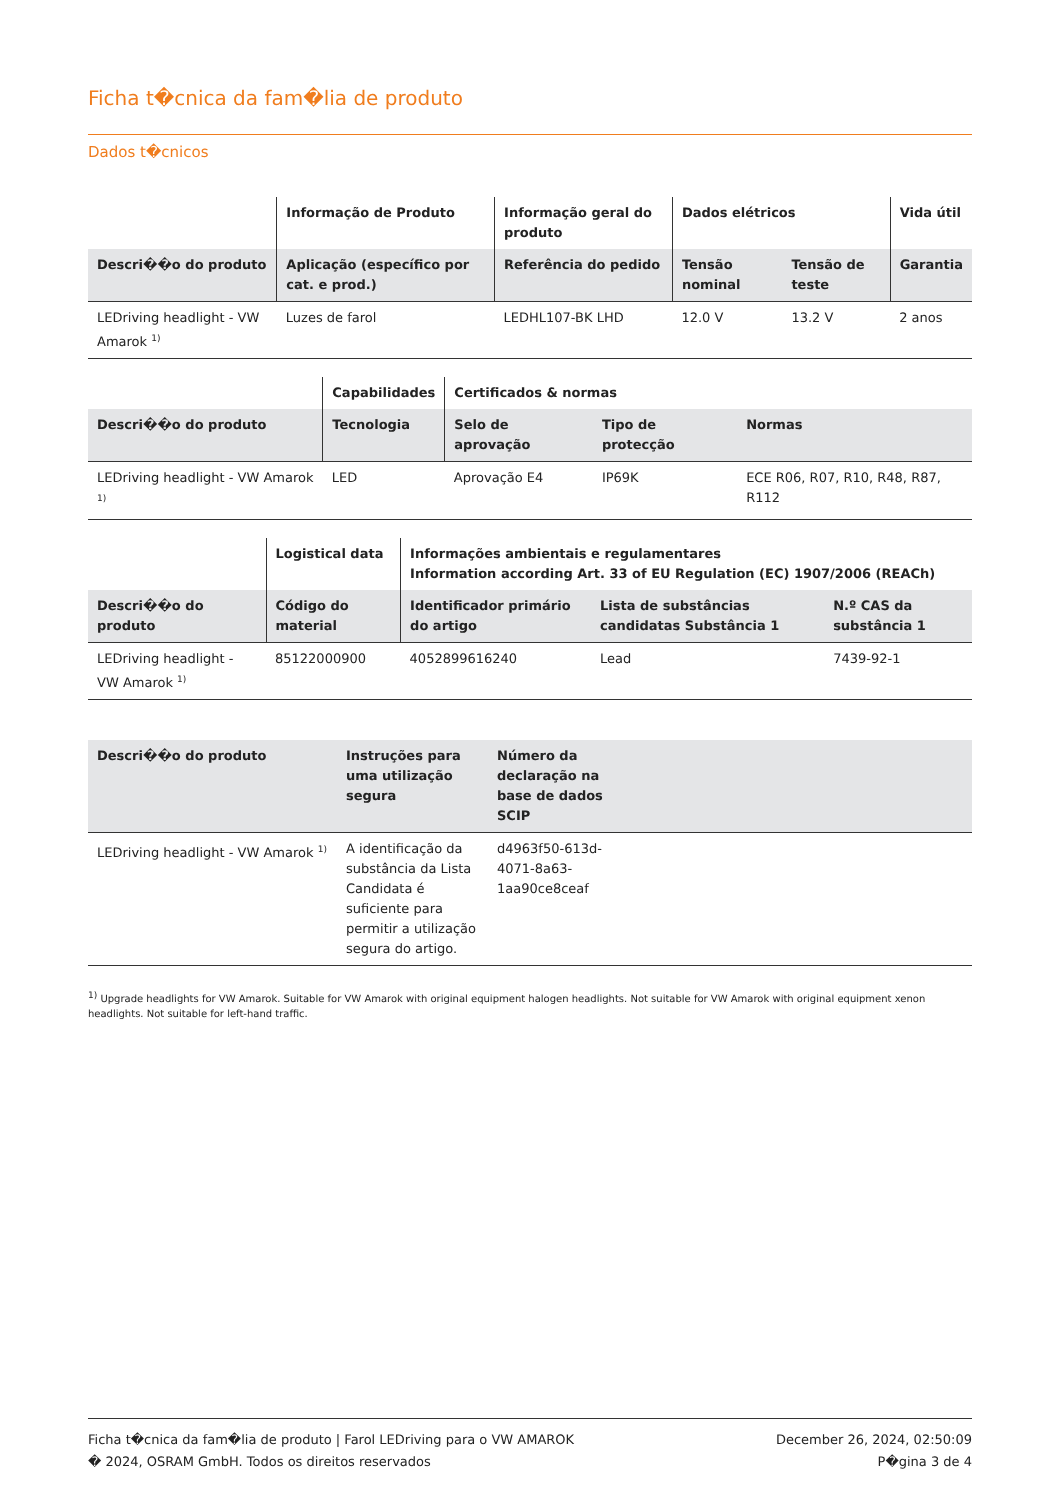Ficha t�cnica da fam�lia de produto
Dados t�cnicos
| | Informação de Produto | Informação geral do produto | Dados elétricos | | Vida útil |
| --- | --- | --- | --- | --- | --- |
| Descri��o do produto | Aplicação (específico por cat. e prod.) | Referência do pedido | Tensão nominal | Tensão de teste | Garantia |
| LEDriving headlight - VW Amarok <sup>1)</sup> | Luzes de farol | LEDHL107-BK LHD | 12.0 V | 13.2 V | 2 anos |
| | Capabilidades | Certificados & normas | | |
| --- | --- | --- | --- | --- |
| Descri��o do produto | Tecnologia | Selo de aprovação | Tipo de protecção | Normas |
| LEDriving headlight - VW Amarok <sup>1)</sup> | LED | Aprovação E4 | IP69K | ECE R06, R07, R10, R48, R87, R112 |
| | Logistical data | Informações ambientais e regulamentares Information according Art. 33 of EU Regulation (EC) 1907/2006 (REACh) | | |
| --- | --- | --- | --- | --- |
| Descri��o do produto | Código do material | Identificador primário do artigo | Lista de substâncias candidatas Substância 1 | N.º CAS da substância 1 |
| LEDriving headlight - VW Amarok <sup>1)</sup> | 85122000900 | 4052899616240 | Lead | 7439-92-1 |
| Descri��o do produto | Instruções para uma utilização segura | Número da declaração na base de dados SCIP | |
| --- | --- | --- | --- |
| LEDriving headlight - VW Amarok <sup>1)</sup> | A identificação da substância da Lista Candidata é suficiente para permitir a utilização segura do artigo. | d4963f50-613d-4071-8a63-1aa90ce8ceaf | |
<sup>1)</sup> Upgrade headlights for VW Amarok. Suitable for VW Amarok with original equipment halogen headlights. Not suitable for VW Amarok with original equipment xenon headlights. Not suitable for left-hand traffic.
Ficha t�cnica da fam�lia de produto | Farol LEDriving para o VW AMAROK
� 2024, OSRAM GmbH. Todos os direitos reservados
December 26, 2024, 02:50:09
P�gina 3 de 4